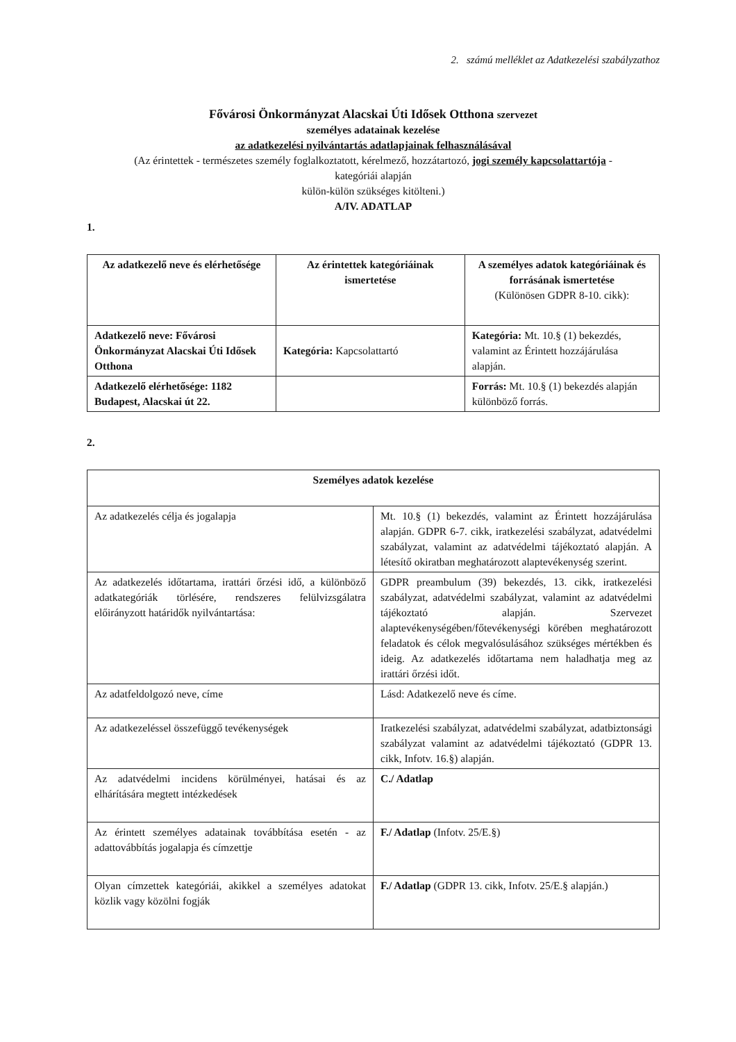2. számú melléklet az Adatkezelési szabályzathoz
Fővárosi Önkormányzat Alacskai Úti Idősek Otthona szervezet
személyes adatainak kezelése
az adatkezelési nyilvántartás adatlapjainak felhasználásával
(Az érintettek - természetes személy foglalkoztatott, kérelmező, hozzátartozó, jogi személy kapcsolattartója -
kategóriái alapján
külön-külön szükséges kitölteni.)
A/IV. ADATLAP
1.
| Az adatkezelő neve és elérhetősége | Az érintettek kategóriáinak ismertetése | A személyes adatok kategóriáinak és forrásának ismertetése (Különösen GDPR 8-10. cikk): |
| --- | --- | --- |
| Adatkezelő neve: Fővárosi Önkormányzat Alacskai Úti Idősek Otthona | Kategória: Kapcsolattartó | Kategória: Mt. 10.§ (1) bekezdés, valamint az Érintett hozzájárulása alapján. |
| Adatkezelő elérhetősége: 1182 Budapest, Alacskai út 22. | | Forrás: Mt. 10.§ (1) bekezdés alapján különböző forrás. |
2.
| Személyes adatok kezelése | |
| --- | --- |
| Az adatkezelés célja és jogalapja | Mt. 10.§ (1) bekezdés, valamint az Érintett hozzájárulása alapján. GDPR 6-7. cikk, iratkezelési szabályzat, adatvédelmi szabályzat, valamint az adatvédelmi tájékoztató alapján. A létesítő okiratban meghatározott alaptevékenység szerint. |
| Az adatkezelés időtartama, irattári őrzési idő, a különböző adatkategóriák törlésére, rendszeres felülvizsgálatra előirányzott határidők nyilvántartása: | GDPR preambulum (39) bekezdés, 13. cikk, iratkezelési szabályzat, adatvédelmi szabályzat, valamint az adatvédelmi tájékoztató alapján. Szervezet alaptevékenységében/főtevékenységi körében meghatározott feladatok és célok megvalósulásához szükséges mértékben és ideig. Az adatkezelés időtartama nem haladhatja meg az irattári őrzési időt. |
| Az adatfeldolgozó neve, címe | Lásd: Adatkezelő neve és címe. |
| Az adatkezeléssel összefüggő tevékenységek | Iratkezelési szabályzat, adatvédelmi szabályzat, adatbiztonsági szabályzat valamint az adatvédelmi tájékoztató (GDPR 13. cikk, Infotv. 16.§) alapján. |
| Az adatvédelmi incidens körülményei, hatásai és az elhárítására megtett intézkedések | C./ Adatlap |
| Az érintett személyes adatainak továbbítása esetén - az adattovábbítás jogalapja és címzettje | F./ Adatlap (Infotv. 25/E.§) |
| Olyan címzettek kategóriái, akikkel a személyes adatokat közlik vagy közölni fogják | F./ Adatlap (GDPR 13. cikk, Infotv. 25/E.§ alapján.) |